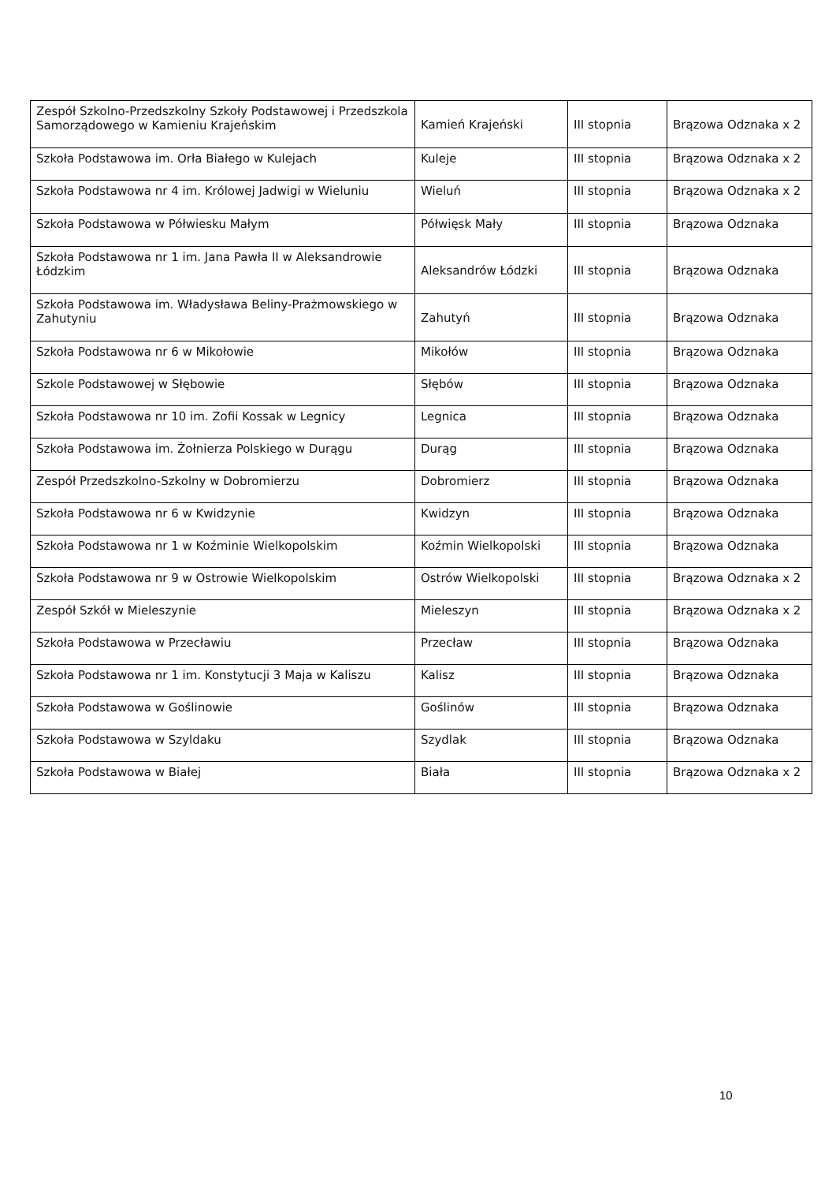| Zespół Szkolno-Przedszkolny Szkoły Podstawowej i Przedszkola Samorządowego w Kamieniu Krajeńskim | Kamień Krajeński | III stopnia | Brązowa Odznaka x 2 |
| Szkoła Podstawowa im. Orła Białego w Kulejach | Kuleje | III stopnia | Brązowa Odznaka x 2 |
| Szkoła Podstawowa nr 4 im. Królowej Jadwigi w Wieluniu | Wieluń | III stopnia | Brązowa Odznaka x 2 |
| Szkoła Podstawowa w Półwiesku Małym | Półwięsk Mały | III stopnia | Brązowa Odznaka |
| Szkoła Podstawowa nr 1 im. Jana Pawła II w Aleksandrowie Łódzkim | Aleksandrów Łódzki | III stopnia | Brązowa Odznaka |
| Szkoła Podstawowa im. Władysława Beliny-Prażmowskiego w Zahutyniu | Zahutyń | III stopnia | Brązowa Odznaka |
| Szkoła Podstawowa nr 6 w Mikołowie | Mikołów | III stopnia | Brązowa Odznaka |
| Szkole Podstawowej w Słębowie | Słębów | III stopnia | Brązowa Odznaka |
| Szkoła Podstawowa nr 10 im. Zofii Kossak w Legnicy | Legnica | III stopnia | Brązowa Odznaka |
| Szkoła Podstawowa im. Żołnierza Polskiego w Durągu | Durąg | III stopnia | Brązowa Odznaka |
| Zespół Przedszkolno-Szkolny w Dobromierzu | Dobromierz | III stopnia | Brązowa Odznaka |
| Szkoła Podstawowa nr 6 w Kwidzynie | Kwidzyn | III stopnia | Brązowa Odznaka |
| Szkoła Podstawowa nr 1 w Koźminie Wielkopolskim | Koźmin Wielkopolski | III stopnia | Brązowa Odznaka |
| Szkoła Podstawowa nr 9 w Ostrowie Wielkopolskim | Ostrów Wielkopolski | III stopnia | Brązowa Odznaka x 2 |
| Zespół Szkół w Mieleszynie | Mieleszyn | III stopnia | Brązowa Odznaka x 2 |
| Szkoła Podstawowa w Przecławiu | Przecław | III stopnia | Brązowa Odznaka |
| Szkoła Podstawowa nr 1 im. Konstytucji 3 Maja w Kaliszu | Kalisz | III stopnia | Brązowa Odznaka |
| Szkoła Podstawowa w Goślinowie | Goślinów | III stopnia | Brązowa Odznaka |
| Szkoła Podstawowa w Szyldaku | Szydlak | III stopnia | Brązowa Odznaka |
| Szkoła Podstawowa w Białej | Biała | III stopnia | Brązowa Odznaka x 2 |
10